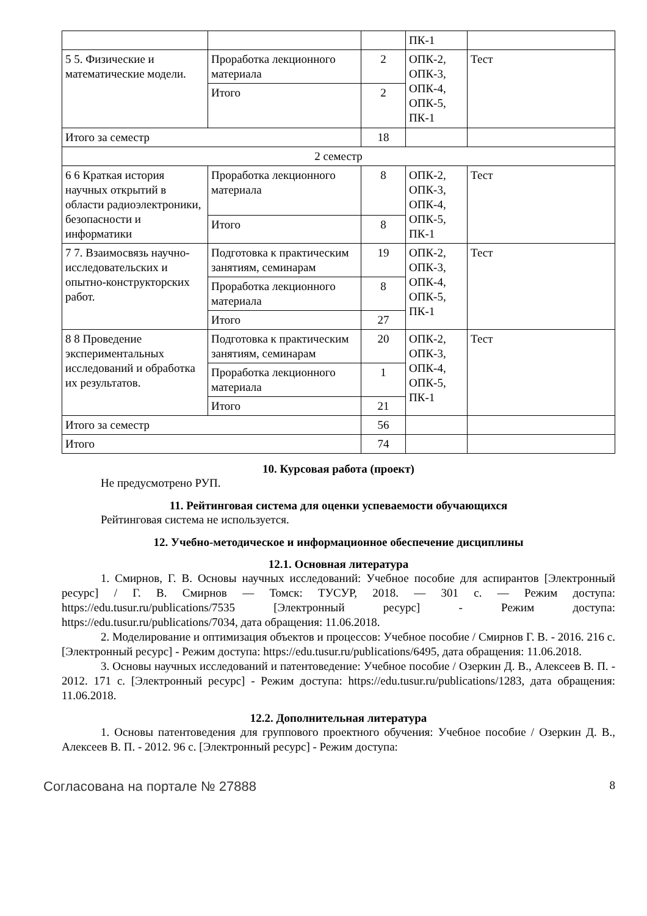| | | | ПК-1 | |
| 5 5. Физические и математические модели. | Проработка лекционного материала | 2 | ОПК-2, ОПК-3, ОПК-4, ОПК-5, ПК-1 | Тест |
| | Итого | 2 | | |
| Итого за семестр | | 18 | | |
| 2 семестр | | | | |
| 6 6 Краткая история научных открытий в области радиоэлектроники, безопасности и информатики | Проработка лекционного материала | 8 | ОПК-2, ОПК-3, ОПК-4, ОПК-5, ПК-1 | Тест |
| | Итого | 8 | | |
| 7 7. Взаимосвязь научно-исследовательских и опытно-конструкторских работ. | Подготовка к практическим занятиям, семинарам | 19 | ОПК-2, ОПК-3, ОПК-4, ОПК-5, ПК-1 | Тест |
| | Проработка лекционного материала | 8 | | |
| | Итого | 27 | | |
| 8 8 Проведение экспериментальных исследований и обработка их результатов. | Подготовка к практическим занятиям, семинарам | 20 | ОПК-2, ОПК-3, ОПК-4, ОПК-5, ПК-1 | Тест |
| | Проработка лекционного материала | 1 | | |
| | Итого | 21 | | |
| Итого за семестр | | 56 | | |
| Итого | | 74 | | |
10. Курсовая работа (проект)
Не предусмотрено РУП.
11. Рейтинговая система для оценки успеваемости обучающихся
Рейтинговая система не используется.
12. Учебно-методическое и информационное обеспечение дисциплины
12.1. Основная литература
1. Смирнов, Г. В. Основы научных исследований: Учебное пособие для аспирантов [Электронный ресурс] / Г. В. Смирнов — Томск: ТУСУР, 2018. — 301 с. — Режим доступа: https://edu.tusur.ru/publications/7535 [Электронный ресурс] - Режим доступа: https://edu.tusur.ru/publications/7034, дата обращения: 11.06.2018.
2. Моделирование и оптимизация объектов и процессов: Учебное пособие / Смирнов Г. В. - 2016. 216 с. [Электронный ресурс] - Режим доступа: https://edu.tusur.ru/publications/6495, дата обращения: 11.06.2018.
3. Основы научных исследований и патентоведение: Учебное пособие / Озеркин Д. В., Алексеев В. П. - 2012. 171 с. [Электронный ресурс] - Режим доступа: https://edu.tusur.ru/publications/1283, дата обращения: 11.06.2018.
12.2. Дополнительная литература
1. Основы патентоведения для группового проектного обучения: Учебное пособие / Озеркин Д. В., Алексеев В. П. - 2012. 96 с. [Электронный ресурс] - Режим доступа:
Согласована на портале № 27888 8